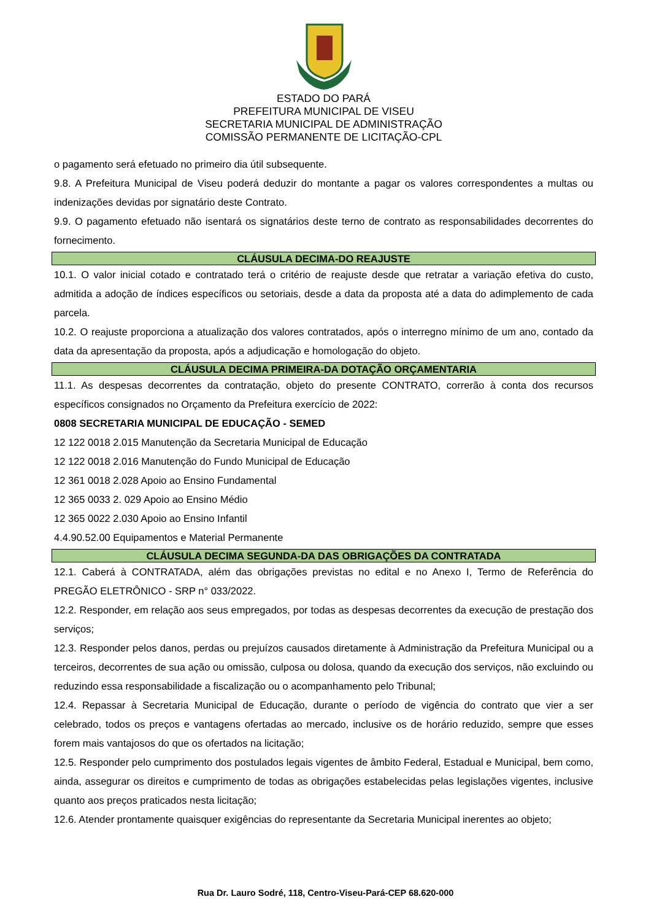ESTADO DO PARÁ
PREFEITURA MUNICIPAL DE VISEU
SECRETARIA MUNICIPAL DE ADMINISTRAÇÃO
COMISSÃO PERMANENTE DE LICITAÇÃO-CPL
o pagamento será efetuado no primeiro dia útil subsequente.
9.8. A Prefeitura Municipal de Viseu poderá deduzir do montante a pagar os valores correspondentes a multas ou indenizações devidas por signatário deste Contrato.
9.9. O pagamento efetuado não isentará os signatários deste terno de contrato as responsabilidades decorrentes do fornecimento.
CLÁUSULA DECIMA-DO REAJUSTE
10.1. O valor inicial cotado e contratado terá o critério de reajuste desde que retratar a variação efetiva do custo, admitida a adoção de índices específicos ou setoriais, desde a data da proposta até a data do adimplemento de cada parcela.
10.2. O reajuste proporciona a atualização dos valores contratados, após o interregno mínimo de um ano, contado da data da apresentação da proposta, após a adjudicação e homologação do objeto.
CLÁUSULA DECIMA PRIMEIRA-DA DOTAÇÃO ORÇAMENTARIA
11.1. As despesas decorrentes da contratação, objeto do presente CONTRATO, correrão à conta dos recursos específicos consignados no Orçamento da Prefeitura exercício de 2022:
0808 SECRETARIA MUNICIPAL DE EDUCAÇÃO - SEMED
12 122 0018 2.015 Manutenção da Secretaria Municipal de Educação
12 122 0018 2.016 Manutenção do Fundo Municipal de Educação
12 361 0018 2.028 Apoio ao Ensino Fundamental
12 365 0033 2. 029 Apoio ao Ensino Médio
12 365 0022 2.030 Apoio ao Ensino Infantil
4.4.90.52.00 Equipamentos e Material Permanente
CLÁUSULA DECIMA SEGUNDA-DA DAS OBRIGAÇÕES DA CONTRATADA
12.1. Caberá à CONTRATADA, além das obrigações previstas no edital e no Anexo I, Termo de Referência do PREGÃO ELETRÔNICO - SRP n° 033/2022.
12.2. Responder, em relação aos seus empregados, por todas as despesas decorrentes da execução de prestação dos serviços;
12.3. Responder pelos danos, perdas ou prejuízos causados diretamente à Administração da Prefeitura Municipal ou a terceiros, decorrentes de sua ação ou omissão, culposa ou dolosa, quando da execução dos serviços, não excluindo ou reduzindo essa responsabilidade a fiscalização ou o acompanhamento pelo Tribunal;
12.4. Repassar à Secretaria Municipal de Educação, durante o período de vigência do contrato que vier a ser celebrado, todos os preços e vantagens ofertadas ao mercado, inclusive os de horário reduzido, sempre que esses forem mais vantajosos do que os ofertados na licitação;
12.5. Responder pelo cumprimento dos postulados legais vigentes de âmbito Federal, Estadual e Municipal, bem como, ainda, assegurar os direitos e cumprimento de todas as obrigações estabelecidas pelas legislações vigentes, inclusive quanto aos preços praticados nesta licitação;
12.6. Atender prontamente quaisquer exigências do representante da Secretaria Municipal inerentes ao objeto;
Rua Dr. Lauro Sodré, 118, Centro-Viseu-Pará-CEP 68.620-000